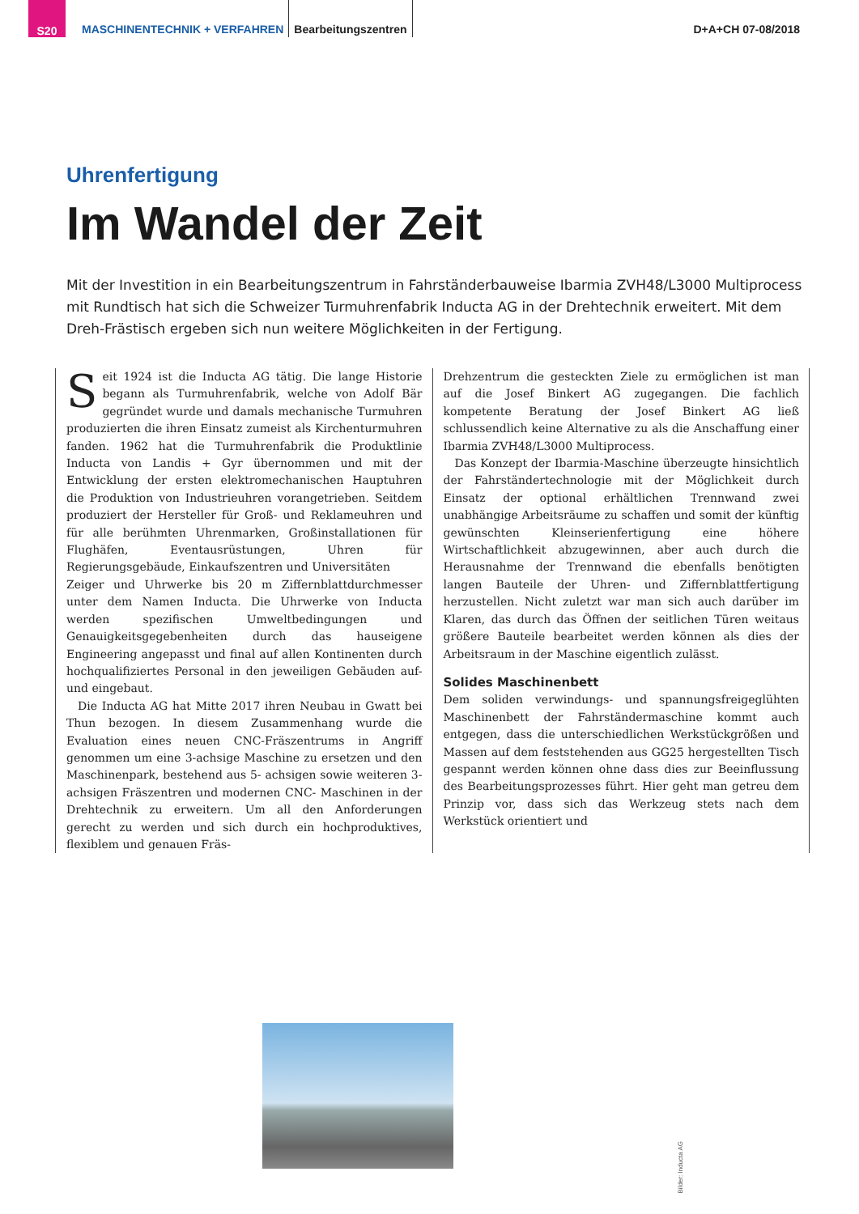S20
MASCHINENTECHNIK + VERFAHREN
Bearbeitungszentren
D+A+CH 07-08/2018
Uhrenfertigung
Im Wandel der Zeit
Mit der Investition in ein Bearbeitungszentrum in Fahrständerbauweise Ibarmia ZVH48/L3000 Multiprocess mit Rundtisch hat sich die Schweizer Turmuhrenfabrik Inducta AG in der Drehtechnik erweitert. Mit dem Dreh-Frästisch ergeben sich nun weitere Möglichkeiten in der Fertigung.
Seit 1924 ist die Inducta AG tätig. Die lange Historie begann als Turmuhrenfabrik, welche von Adolf Bär gegründet wurde und damals mechanische Turmuhren produzierten die ihren Einsatz zumeist als Kirchenturmuhren fanden. 1962 hat die Turmuhrenfabrik die Produktlinie Inducta von Landis + Gyr übernommen und mit der Entwicklung der ersten elektromechanischen Hauptuhren die Produktion von Industrieuhren vorangetrieben. Seitdem produziert der Hersteller für Groß- und Reklameuhren und für alle berühmten Uhrenmarken, Großinstallationen für Flughäfen, Eventausrüstungen, Uhren für Regierungsgebäude, Einkaufszentren und Universitäten
Zeiger und Uhrwerke bis 20 m Ziffernblattdurchmesser unter dem Namen Inducta. Die Uhrwerke von Inducta werden spezifischen Umweltbedingungen und Genauigkeitsgegebenheiten durch das hauseigene Engineering angepasst und final auf allen Kontinenten durch hochqualifiziertes Personal in den jeweiligen Gebäuden auf- und eingebaut.
Die Inducta AG hat Mitte 2017 ihren Neubau in Gwatt bei Thun bezogen. In diesem Zusammenhang wurde die Evaluation eines neuen CNC-Fräszentrums in Angriff genommen um eine 3-achsige Maschine zu ersetzen und den Maschinenpark, bestehend aus 5- achsigen sowie weiteren 3-achsigen Fräszentren und modernen CNC- Maschinen in der Drehtechnik zu erweitern. Um all den Anforderungen gerecht zu werden und sich durch ein hochproduktives, flexiblem und genauen Fräs-
Drehzentrum die gesteckten Ziele zu ermöglichen ist man auf die Josef Binkert AG zugegangen. Die fachlich kompetente Beratung der Josef Binkert AG ließ schlussendlich keine Alternative zu als die Anschaffung einer Ibarmia ZVH48/L3000 Multiprocess.
Das Konzept der Ibarmia-Maschine überzeugte hinsichtlich der Fahrständertechnologie mit der Möglichkeit durch Einsatz der optional erhältlichen Trennwand zwei unabhängige Arbeitsräume zu schaffen und somit der künftig gewünschten Kleinserienfertigung eine höhere Wirtschaftlichkeit abzugewinnen, aber auch durch die Herausnahme der Trennwand die ebenfalls benötigten langen Bauteile der Uhren- und Ziffernblattfertigung herzustellen. Nicht zuletzt war man sich auch darüber im Klaren, das durch das Öffnen der seitlichen Türen weitaus größere Bauteile bearbeitet werden können als dies der Arbeitsraum in der Maschine eigentlich zulässt.
Solides Maschinenbett
Dem soliden verwindungs- und spannungsfreigeglühten Maschinenbett der Fahrständermaschine kommt auch entgegen, dass die unterschiedlichen Werkstückgrößen und Massen auf dem feststehenden aus GG25 hergestellten Tisch gespannt werden können ohne dass dies zur Beeinflussung des Bearbeitungsprozesses führt. Hier geht man getreu dem Prinzip vor, dass sich das Werkzeug stets nach dem Werkstück orientiert und
Bilder: Inducta AG